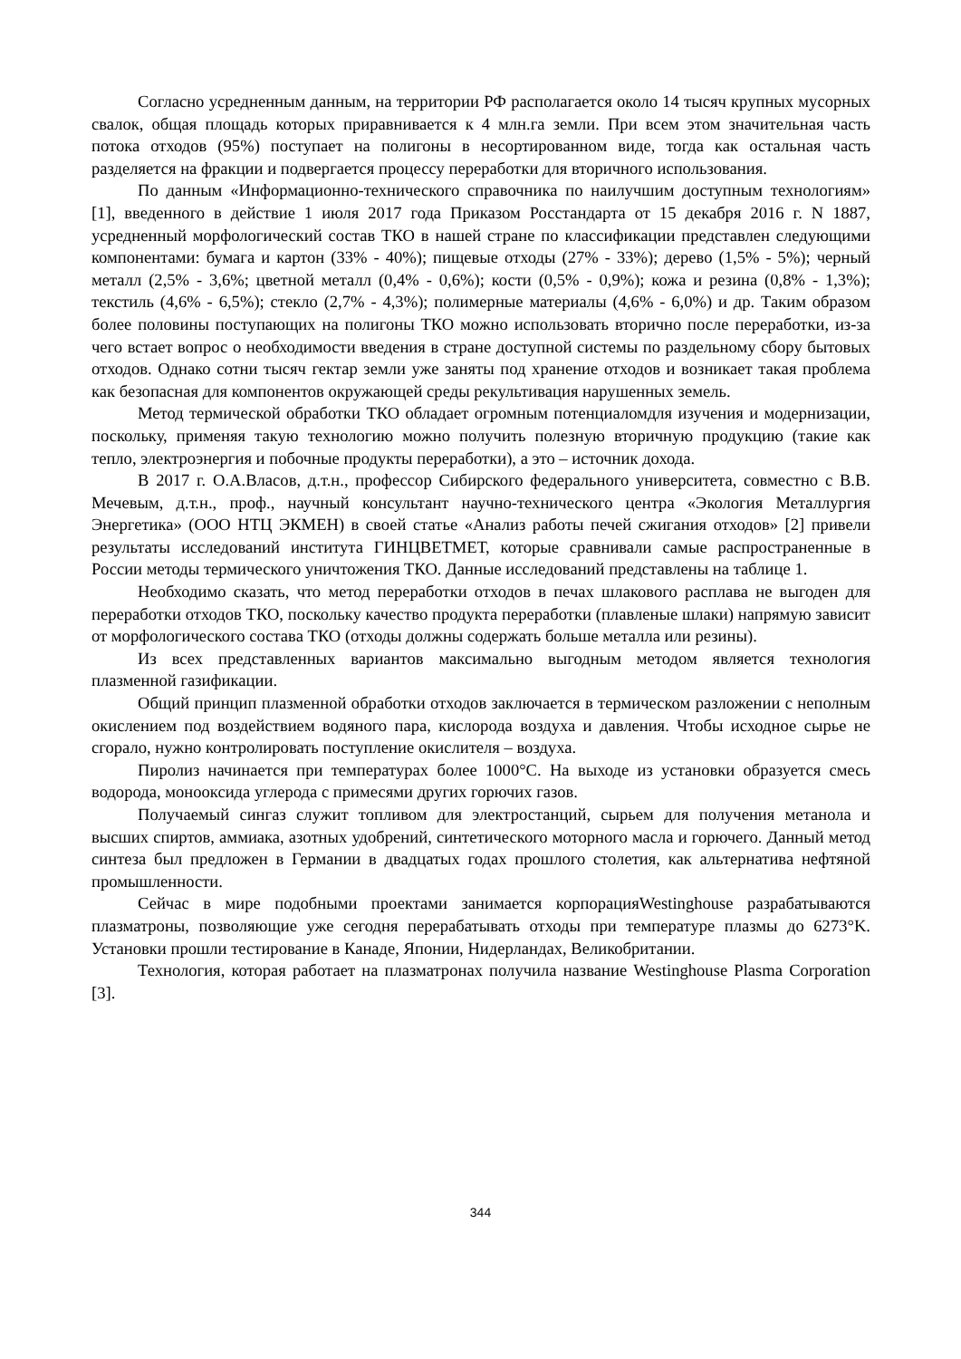Согласно усредненным данным, на территории РФ располагается около 14 тысяч крупных мусорных свалок, общая площадь которых приравнивается к 4 млн.га земли. При всем этом значительная часть потока отходов (95%) поступает на полигоны в несортированном виде, тогда как остальная часть разделяется на фракции и подвергается процессу переработки для вторичного использования.
По данным «Информационно-технического справочника по наилучшим доступным технологиям» [1], введенного в действие 1 июля 2017 года Приказом Росстандарта от 15 декабря 2016 г. N 1887, усредненный морфологический состав ТКО в нашей стране по классификации представлен следующими компонентами: бумага и картон (33% - 40%); пищевые отходы (27% - 33%); дерево (1,5% - 5%); черный металл (2,5% - 3,6%; цветной металл (0,4% - 0,6%); кости (0,5% - 0,9%); кожа и резина (0,8% - 1,3%); текстиль (4,6% - 6,5%); стекло (2,7% - 4,3%); полимерные материалы (4,6% - 6,0%) и др. Таким образом более половины поступающих на полигоны ТКО можно использовать вторично после переработки, из-за чего встает вопрос о необходимости введения в стране доступной системы по раздельному сбору бытовых отходов. Однако сотни тысяч гектар земли уже заняты под хранение отходов и возникает такая проблема как безопасная для компонентов окружающей среды рекультивация нарушенных земель.
Метод термической обработки ТКО обладает огромным потенциаломдля изучения и модернизации, поскольку, применяя такую технологию можно получить полезную вторичную продукцию (такие как тепло, электроэнергия и побочные продукты переработки), а это – источник дохода.
В 2017 г. О.А.Власов, д.т.н., профессор Сибирского федерального университета, совместно с В.В. Мечевым, д.т.н., проф., научный консультант научно-технического центра «Экология Металлургия Энергетика» (ООО НТЦ ЭКМЕН) в своей статье «Анализ работы печей сжигания отходов» [2] привели результаты исследований института ГИНЦВЕТМЕТ, которые сравнивали самые распространенные в России методы термического уничтожения ТКО. Данные исследований представлены на таблице 1.
Необходимо сказать, что метод переработки отходов в печах шлакового расплава не выгоден для переработки отходов ТКО, поскольку качество продукта переработки (плавленые шлаки) напрямую зависит от морфологического состава ТКО (отходы должны содержать больше металла или резины).
Из всех представленных вариантов максимально выгодным методом является технология плазменной газификации.
Общий принцип плазменной обработки отходов заключается в термическом разложении с неполным окислением под воздействием водяного пара, кислорода воздуха и давления. Чтобы исходное сырье не сгорало, нужно контролировать поступление окислителя – воздуха.
Пиролиз начинается при температурах более 1000°С. На выходе из установки образуется смесь водорода, монооксида углерода с примесями других горючих газов.
Получаемый сингаз служит топливом для электростанций, сырьем для получения метанола и высших спиртов, аммиака, азотных удобрений, синтетического моторного масла и горючего. Данный метод синтеза был предложен в Германии в двадцатых годах прошлого столетия, как альтернатива нефтяной промышленности.
Сейчас в мире подобными проектами занимается корпорацияWestinghouse разрабатываются плазматроны, позволяющие уже сегодня перерабатывать отходы при температуре плазмы до 6273°K. Установки прошли тестирование в Канаде, Японии, Нидерландах, Великобритании.
Технология, которая работает на плазматронах получила название Westinghouse Plasma Corporation [3].
344